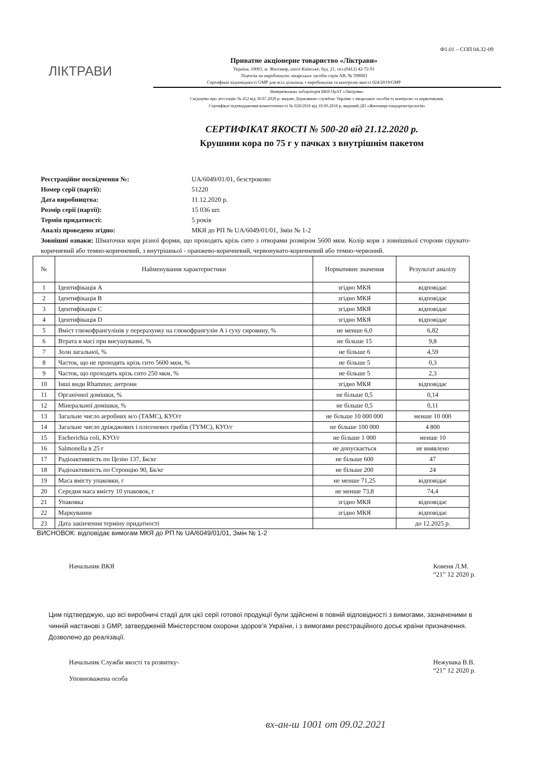Ф1.01 – СОП 04.32-09
ЛІКТРАВИ
Приватне акціонерне товариство «Ліктрави»
Україна, 10001, м. Житомир, шосе Київське, буд. 21, тел.(0412) 42-72-91
Ліцензія на виробництво лікарських засобів серія АВ, № 598083
Сертифікат відповідності GMP для всіх дільниць з виробництва та контролю якості 024/2019/GMP
Вимірювальна лабораторія ВКЯ ПрАТ «Ліктрави»
Свідоцтво про атестацію № 452 від 30.07.2020 р. видане Державною службою України з лікарських засобів та контролю за наркотиками.
Сертифікат підтвердження компетентності № 028/2018 від 10.09.2018 р. виданий ДП «Житомирстандартметрологія»
СЕРТИФІКАТ ЯКОСТІ № 500-20 від 21.12.2020 р.
Крушини кора по 75 г у пачках з внутрішнім пакетом
Реєстраційне посвідчення №: UA/6049/01/01, безстроково
Номер серії (партії): 51220
Дата виробництва: 11.12.2020 р.
Розмір серії (партії): 15 036 шт.
Термін придатності: 5 років
Аналіз проведено згідно: МКЯ до РП № UA/6049/01/01, Змін № 1-2
Зовнішні ознаки: Шматочки кори різної форми, що проходять крізь сито з отворами розміром 5600 мкм. Колір кори з зовнішньої сторони сірувато-коричневий або темно-коричневий, з внутрішньої - оранжево-коричневий, червонувато-коричневий або темно-червоний.
| № | Найменування характеристики | Нормативне значення | Результат аналізу |
| --- | --- | --- | --- |
| 1 | Ідентифікація А | згідно МКЯ | відповідає |
| 2 | Ідентифікація В | згідно МКЯ | відповідає |
| 3 | Ідентифікація С | згідно МКЯ | відповідає |
| 4 | Ідентифікація D | згідно МКЯ | відповідає |
| 5 | Вміст глюкофрангулінів у перерахунку на глюкофрангулін А і суху сировину, % | не менше 6,0 | 6,82 |
| 6 | Втрата в масі при висушуванні, % | не більше 15 | 9,8 |
| 7 | Золи загальної, % | не більше 6 | 4,59 |
| 8 | Часток, що не проходять крізь сито 5600 мкм, % | не більше 5 | 0,3 |
| 9 | Часток, що проходять крізь сито 250 мкм, % | не більше 5 | 2,3 |
| 10 | Інші види Rhamnus; антрони | згідно МКЯ | відповідає |
| 11 | Органічної домішки, % | не більше 0,5 | 0,14 |
| 12 | Мінеральної домішки, % | не більше 0,5 | 0,11 |
| 13 | Загальне число аеробних м/о (ТАМС), КУО/г | не більше 10 000 000 | менше 10 000 |
| 14 | Загальне число дріжджових і плісеневих грибів (TYMC), КУО/г | не більше 100 000 | 4 800 |
| 15 | Escherichia coli, КУО/г | не більше 1 000 | менше 10 |
| 16 | Salmonella в 25 г | не допускається | не виявлено |
| 17 | Радіоактивність по Цезію 137, Бк/кг | не більше 600 | 47 |
| 18 | Радіоактивність по Стронцію 90, Бк/кг | не більше 200 | 24 |
| 19 | Маса вмісту упаковки, г | не менше 71,25 | відповідає |
| 20 | Середня маса вмісту 10 упаковок, г | не менше 73,8 | 74,4 |
| 21 | Упаковка | згідно МКЯ | відповідає |
| 22 | Маркування | згідно МКЯ | відповідає |
| 23 | Дата закінчення терміну придатності | | до 12.2025 р. |
ВИСНОВОК: відповідає вимогам МКЯ до РП № UA/6049/01/01, Змін № 1-2
Начальник ВКЯ Ковеня Л.М.
“21” 12 2020 р.
Цим підтверджую, що всі виробничі стадії для цієї серії готової продукції були здійснені в повній відповідності з вимогами, зазначеними в чинній настанові з GMP, затвердженій Міністерством охорони здоров’я України, і з вимогами реєстраційного досьє країни призначення.
Дозволено до реалізації.
Начальник Служби якості та розвитку-
Уповноважена особа Нежувака В.В.
“21” 12 2020 р.
вх-ан-ш 1001 от 09.02.2021